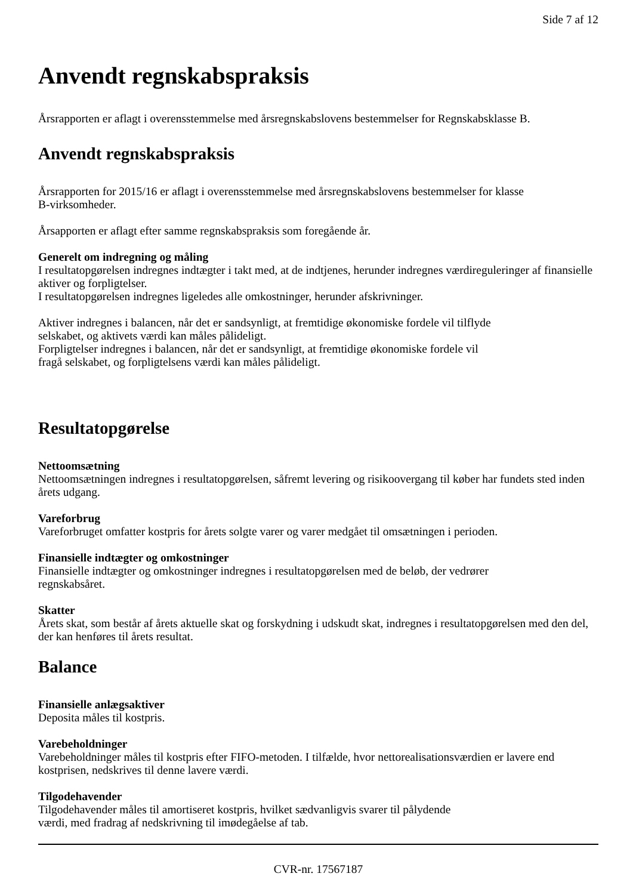Side 7 af 12
Anvendt regnskabspraksis
Årsrapporten er aflagt i overensstemmelse med årsregnskabslovens bestemmelser for Regnskabsklasse B.
Anvendt regnskabspraksis
Årsrapporten for 2015/16 er aflagt i overensstemmelse med årsregnskabslovens bestemmelser for klasse
B-virksomheder.
Årsapporten er aflagt efter samme regnskabspraksis som foregående år.
Generelt om indregning og måling
I resultatopgørelsen indregnes indtægter i takt med, at de indtjenes, herunder indregnes værdireguleringer af finansielle aktiver og forpligtelser.
I resultatopgørelsen indregnes ligeledes alle omkostninger, herunder afskrivninger.
Aktiver indregnes i balancen, når det er sandsynligt, at fremtidige økonomiske fordele vil tilflyde
selskabet, og aktivets værdi kan måles pålideligt.
Forpligtelser indregnes i balancen, når det er sandsynligt, at fremtidige økonomiske fordele vil
fragå selskabet, og forpligtelsens værdi kan måles pålideligt.
Resultatopgørelse
Nettoomsætning
Nettoomsætningen indregnes i resultatopgørelsen, såfremt levering og risikoovergang til køber har fundets sted inden årets udgang.
Vareforbrug
Vareforbruget omfatter kostpris for årets solgte varer og varer medgået til omsætningen i perioden.
Finansielle indtægter og omkostninger
Finansielle indtægter og omkostninger indregnes i resultatopgørelsen med de beløb, der vedrører
regnskabsåret.
Skatter
Årets skat, som består af årets aktuelle skat og forskydning i udskudt skat, indregnes i resultatopgørelsen med den del, der kan henføres til årets resultat.
Balance
Finansielle anlægsaktiver
Deposita måles til kostpris.
Varebeholdninger
Varebeholdninger måles til kostpris efter FIFO-metoden. I tilfælde, hvor nettorealisationsværdien er lavere end kostprisen, nedskrives til denne lavere værdi.
Tilgodehavender
Tilgodehavender måles til amortiseret kostpris, hvilket sædvanligvis svarer til pålydende
værdi, med fradrag af nedskrivning til imødegåelse af tab.
CVR-nr. 17567187